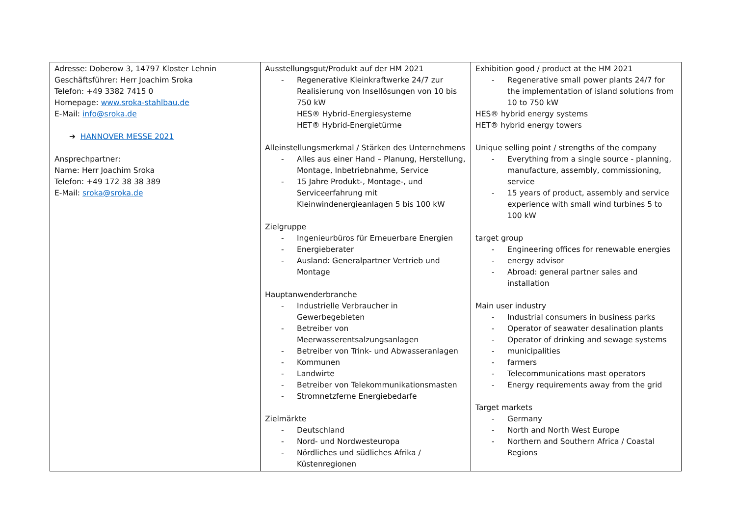| Adresse: Doberow 3, 14797 Kloster Lehnin Geschäftsführer: Herr Joachim Sroka Telefon: +49 3382 7415 0 Homepage: www.sroka-stahlbau.de E-Mail: info@sroka.de ➔ HANNOVER MESSE 2021 Ansprechpartner: Name: Herr Joachim Sroka Telefon: +49 172 38 38 389 E-Mail: sroka@sroka.de | Ausstellungsgut/Produkt auf der HM 2021 - Regenerative Kleinkraftwerke 24/7 zur Realisierung von Insellösungen von 10 bis 750 kW HES® Hybrid-Energiesysteme HET® Hybrid-Energietürme Alleinstellungsmerkmal / Stärken des Unternehmens - Alles aus einer Hand – Planung, Herstellung, Montage, Inbetriebnahme, Service - 15 Jahre Produkt-, Montage-, und Serviceerfahrung mit Kleinwindenergieanlagen 5 bis 100 kW Zielgruppe - Ingenieurbüros für Erneuerbare Energien - Energieberater - Ausland: Generalpartner Vertrieb und Montage Hauptanwenderbranche - Industrielle Verbraucher in Gewerbegebieten - Betreiber von Meerwasserentsalzungsanlagen - Betreiber von Trink- und Abwasseranlagen - Kommunen - Landwirte - Betreiber von Telekommunikationsmasten - Stromnetzferne Energiebedarfe Zielmärkte - Deutschland - Nord- und Nordwesteuropa - Nördliches und südliches Afrika / Küstenregionen | Exhibition good / product at the HM 2021 - Regenerative small power plants 24/7 for the implementation of island solutions from 10 to 750 kW HES® hybrid energy systems HET® hybrid energy towers Unique selling point / strengths of the company - Everything from a single source - planning, manufacture, assembly, commissioning, service - 15 years of product, assembly and service experience with small wind turbines 5 to 100 kW target group - Engineering offices for renewable energies - energy advisor - Abroad: general partner sales and installation Main user industry - Industrial consumers in business parks - Operator of seawater desalination plants - Operator of drinking and sewage systems - municipalities - farmers - Telecommunications mast operators - Energy requirements away from the grid Target markets - Germany - North and North West Europe - Northern and Southern Africa / Coastal Regions |